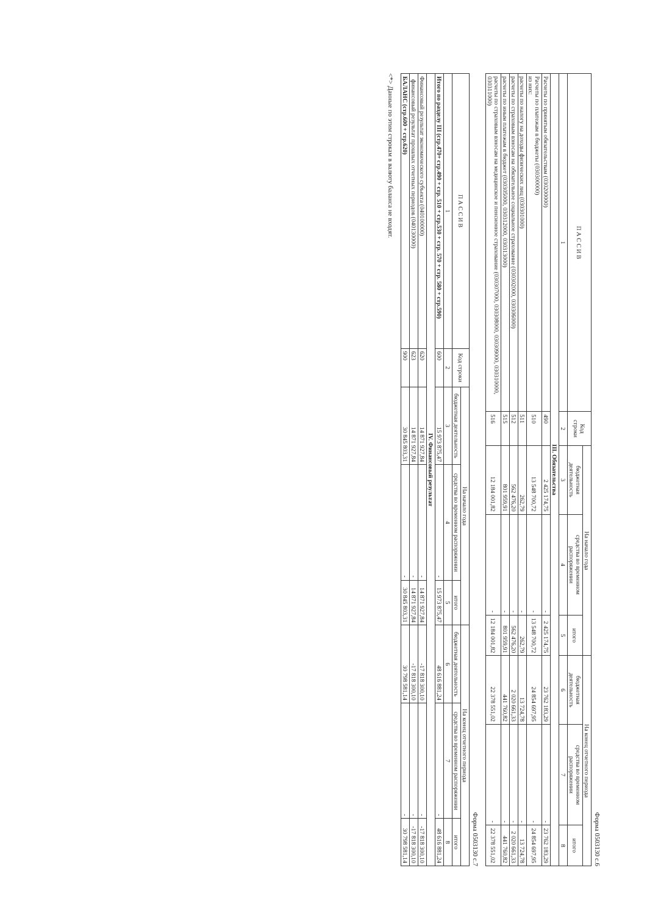Форма 0503130 с.6
| П А С С И В | Код строки | На начало года | | | На конец отчетного периода | | |
| --- | --- | --- | --- | --- | --- | --- | --- |
| | | бюджетная деятельность | средства во временном распоряжении | итого | бюджетная деятельность | средства во временном распоряжении | итого |
| 1 | 2 | 3 | 4 | 5 | 6 | 7 | 8 |
| III. Обязательства | | | | | | | |
| Расчеты по принятым обязательствам (030200000) | 490 | 2 425 174,75 | - | 2 425 174,75 | 23 762 183,29 | - | 23 762 183,29 |
| Расчеты по платежам в бюджеты (030300000) из них: | 510 | 13 548 700,72 | - | 13 548 700,72 | 24 854 697,95 | - | 24 854 697,95 |
| расчеты по налогу на доходы физических лиц (030301000) | 511 | 262,79 | - | 262,79 | 13 724,78 | - | 13 724,78 |
| расчеты по страховым взносам на обязательное социальное страхование (030302000, 030306000) | 512 | 562 476,20 | - | 562 476,20 | 2 020 661,33 | - | 2 020 661,33 |
| расчеты по иным платежам в бюджет (030305000, 030312000, 030313000) | 515 | 801 959,91 | - | 801 959,91 | 441 760,82 | - | 441 760,82 |
| расчеты по страховым взносам на медицинское и пенсионное страхование (030307000, 030308000, 030309000, 030310000, 030311000) | 516 | 12 184 001,82 | - | 12 184 001,82 | 22 378 551,02 | - | 22 378 551,02 |
Форма 0503130 с.7
| П А С С И В | Код строки | На начало года | | | На конец отчетного периода | | |
| --- | --- | --- | --- | --- | --- | --- | --- |
| | | бюджетная деятельность | средства во временном распоряжении | итого | бюджетная деятельность | средства во временном распоряжении | итого |
| 1 | 2 | 3 | 4 | 5 | 6 | 7 | 8 |
| Итого по разделу III (стр.470+ стр.490 + стр. 510 + стр.530 + стр. 570 + стр. 580 + стр.590) | 600 | 15 973 875,47 | - | 15 973 875,47 | 48 616 881,24 | - | 48 616 881,24 |
| IV. Финансовый результат | | | | | | | |
| Финансовый результат экономического субъекта (040100000) | 620 | 14 871 927,84 | - | 14 871 927,84 | -17 818 300,10 | - | -17 818 300,10 |
| финансовый результат прошлых отчетных периодов (040130000) | 623 | 14 871 927,84 | - | 14 871 927,84 | -17 818 300,10 | - | -17 818 300,10 |
| БАЛАНС (стр.600 + стр.620) | 900 | 30 845 803,31 | - | 30 845 803,31 | 30 798 581,14 | - | 30 798 581,14 |
<*> Данные по этим строкам в валюту баланса не входят.